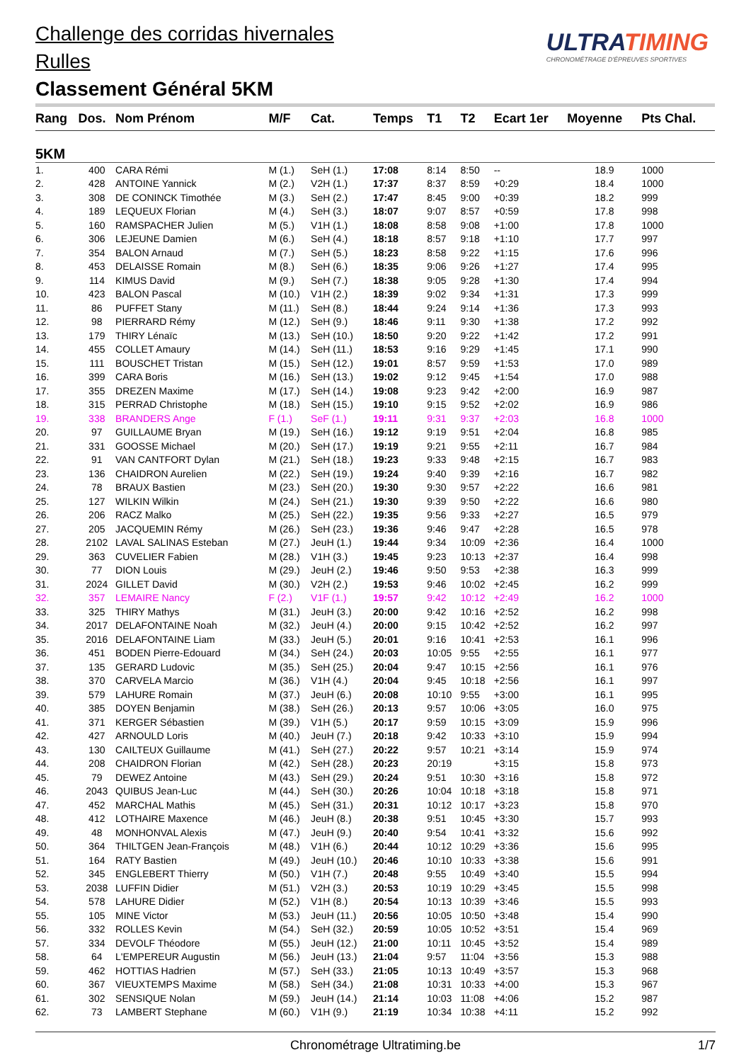Challenge des corridas hivernales
Rulles
Classement Général 5KM
ULTRATIMING
CHRONOMÉTRAGE D'ÉPREUVES SPORTIVES
| Rang | Dos. | Nom Prénom | M/F | Cat. | Temps | T1 | T2 | Ecart 1er | Moyenne | Pts Chal. |
| --- | --- | --- | --- | --- | --- | --- | --- | --- | --- | --- |
| 5KM | | | | | | | | | | |
| 1. | 400 | CARA Rémi | M (1.) | SeH (1.) | 17:08 | 8:14 | 8:50 | -- | 18.9 | 1000 |
| 2. | 428 | ANTOINE Yannick | M (2.) | V2H (1.) | 17:37 | 8:37 | 8:59 | +0:29 | 18.4 | 1000 |
| 3. | 308 | DE CONINCK Timothée | M (3.) | SeH (2.) | 17:47 | 8:45 | 9:00 | +0:39 | 18.2 | 999 |
| 4. | 189 | LEQUEUX Florian | M (4.) | SeH (3.) | 18:07 | 9:07 | 8:57 | +0:59 | 17.8 | 998 |
| 5. | 160 | RAMSPACHER Julien | M (5.) | V1H (1.) | 18:08 | 8:58 | 9:08 | +1:00 | 17.8 | 1000 |
| 6. | 306 | LEJEUNE Damien | M (6.) | SeH (4.) | 18:18 | 8:57 | 9:18 | +1:10 | 17.7 | 997 |
| 7. | 354 | BALON Arnaud | M (7.) | SeH (5.) | 18:23 | 8:58 | 9:22 | +1:15 | 17.6 | 996 |
| 8. | 453 | DELAISSE Romain | M (8.) | SeH (6.) | 18:35 | 9:06 | 9:26 | +1:27 | 17.4 | 995 |
| 9. | 114 | KIMUS David | M (9.) | SeH (7.) | 18:38 | 9:05 | 9:28 | +1:30 | 17.4 | 994 |
| 10. | 423 | BALON Pascal | M (10.) | V1H (2.) | 18:39 | 9:02 | 9:34 | +1:31 | 17.3 | 999 |
| 11. | 86 | PUFFET Stany | M (11.) | SeH (8.) | 18:44 | 9:24 | 9:14 | +1:36 | 17.3 | 993 |
| 12. | 98 | PIERRARD Rémy | M (12.) | SeH (9.) | 18:46 | 9:11 | 9:30 | +1:38 | 17.2 | 992 |
| 13. | 179 | THIRY Lénaïc | M (13.) | SeH (10.) | 18:50 | 9:20 | 9:22 | +1:42 | 17.2 | 991 |
| 14. | 455 | COLLET Amaury | M (14.) | SeH (11.) | 18:53 | 9:16 | 9:29 | +1:45 | 17.1 | 990 |
| 15. | 111 | BOUSCHET Tristan | M (15.) | SeH (12.) | 19:01 | 8:57 | 9:59 | +1:53 | 17.0 | 989 |
| 16. | 399 | CARA Boris | M (16.) | SeH (13.) | 19:02 | 9:12 | 9:45 | +1:54 | 17.0 | 988 |
| 17. | 355 | DREZEN Maxime | M (17.) | SeH (14.) | 19:08 | 9:23 | 9:42 | +2:00 | 16.9 | 987 |
| 18. | 315 | PERRAD Christophe | M (18.) | SeH (15.) | 19:10 | 9:15 | 9:52 | +2:02 | 16.9 | 986 |
| 19. | 338 | BRANDERS Ange | F (1.) | SeF (1.) | 19:11 | 9:31 | 9:37 | +2:03 | 16.8 | 1000 |
| 20. | 97 | GUILLAUME Bryan | M (19.) | SeH (16.) | 19:12 | 9:19 | 9:51 | +2:04 | 16.8 | 985 |
| 21. | 331 | GOOSSE Michael | M (20.) | SeH (17.) | 19:19 | 9:21 | 9:55 | +2:11 | 16.7 | 984 |
| 22. | 91 | VAN CANTFORT Dylan | M (21.) | SeH (18.) | 19:23 | 9:33 | 9:48 | +2:15 | 16.7 | 983 |
| 23. | 136 | CHAIDRON Aurelien | M (22.) | SeH (19.) | 19:24 | 9:40 | 9:39 | +2:16 | 16.7 | 982 |
| 24. | 78 | BRAUX Bastien | M (23.) | SeH (20.) | 19:30 | 9:30 | 9:57 | +2:22 | 16.6 | 981 |
| 25. | 127 | WILKIN Wilkin | M (24.) | SeH (21.) | 19:30 | 9:39 | 9:50 | +2:22 | 16.6 | 980 |
| 26. | 206 | RACZ Malko | M (25.) | SeH (22.) | 19:35 | 9:56 | 9:33 | +2:27 | 16.5 | 979 |
| 27. | 205 | JACQUEMIN Rémy | M (26.) | SeH (23.) | 19:36 | 9:46 | 9:47 | +2:28 | 16.5 | 978 |
| 28. | 2102 | LAVAL SALINAS Esteban | M (27.) | JeuH (1.) | 19:44 | 9:34 | 10:09 | +2:36 | 16.4 | 1000 |
| 29. | 363 | CUVELIER Fabien | M (28.) | V1H (3.) | 19:45 | 9:23 | 10:13 | +2:37 | 16.4 | 998 |
| 30. | 77 | DION Louis | M (29.) | JeuH (2.) | 19:46 | 9:50 | 9:53 | +2:38 | 16.3 | 999 |
| 31. | 2024 | GILLET David | M (30.) | V2H (2.) | 19:53 | 9:46 | 10:02 | +2:45 | 16.2 | 999 |
| 32. | 357 | LEMAIRE Nancy | F (2.) | V1F (1.) | 19:57 | 9:42 | 10:12 | +2:49 | 16.2 | 1000 |
| 33. | 325 | THIRY Mathys | M (31.) | JeuH (3.) | 20:00 | 9:42 | 10:16 | +2:52 | 16.2 | 998 |
| 34. | 2017 | DELAFONTAINE Noah | M (32.) | JeuH (4.) | 20:00 | 9:15 | 10:42 | +2:52 | 16.2 | 997 |
| 35. | 2016 | DELAFONTAINE Liam | M (33.) | JeuH (5.) | 20:01 | 9:16 | 10:41 | +2:53 | 16.1 | 996 |
| 36. | 451 | BODEN Pierre-Edouard | M (34.) | SeH (24.) | 20:03 | 10:05 | 9:55 | +2:55 | 16.1 | 977 |
| 37. | 135 | GERARD Ludovic | M (35.) | SeH (25.) | 20:04 | 9:47 | 10:15 | +2:56 | 16.1 | 976 |
| 38. | 370 | CARVELA Marcio | M (36.) | V1H (4.) | 20:04 | 9:45 | 10:18 | +2:56 | 16.1 | 997 |
| 39. | 579 | LAHURE Romain | M (37.) | JeuH (6.) | 20:08 | 10:10 | 9:55 | +3:00 | 16.1 | 995 |
| 40. | 385 | DOYEN Benjamin | M (38.) | SeH (26.) | 20:13 | 9:57 | 10:06 | +3:05 | 16.0 | 975 |
| 41. | 371 | KERGER Sébastien | M (39.) | V1H (5.) | 20:17 | 9:59 | 10:15 | +3:09 | 15.9 | 996 |
| 42. | 427 | ARNOULD Loris | M (40.) | JeuH (7.) | 20:18 | 9:42 | 10:33 | +3:10 | 15.9 | 994 |
| 43. | 130 | CAILTEUX Guillaume | M (41.) | SeH (27.) | 20:22 | 9:57 | 10:21 | +3:14 | 15.9 | 974 |
| 44. | 208 | CHAIDRON Florian | M (42.) | SeH (28.) | 20:23 | 20:19 | | +3:15 | 15.8 | 973 |
| 45. | 79 | DEWEZ Antoine | M (43.) | SeH (29.) | 20:24 | 9:51 | 10:30 | +3:16 | 15.8 | 972 |
| 46. | 2043 | QUIBUS Jean-Luc | M (44.) | SeH (30.) | 20:26 | 10:04 | 10:18 | +3:18 | 15.8 | 971 |
| 47. | 452 | MARCHAL Mathis | M (45.) | SeH (31.) | 20:31 | 10:12 | 10:17 | +3:23 | 15.8 | 970 |
| 48. | 412 | LOTHAIRE Maxence | M (46.) | JeuH (8.) | 20:38 | 9:51 | 10:45 | +3:30 | 15.7 | 993 |
| 49. | 48 | MONHONVAL Alexis | M (47.) | JeuH (9.) | 20:40 | 9:54 | 10:41 | +3:32 | 15.6 | 992 |
| 50. | 364 | THILTGEN Jean-François | M (48.) | V1H (6.) | 20:44 | 10:12 | 10:29 | +3:36 | 15.6 | 995 |
| 51. | 164 | RATY Bastien | M (49.) | JeuH (10.) | 20:46 | 10:10 | 10:33 | +3:38 | 15.6 | 991 |
| 52. | 345 | ENGLEBERT Thierry | M (50.) | V1H (7.) | 20:48 | 9:55 | 10:49 | +3:40 | 15.5 | 994 |
| 53. | 2038 | LUFFIN Didier | M (51.) | V2H (3.) | 20:53 | 10:19 | 10:29 | +3:45 | 15.5 | 998 |
| 54. | 578 | LAHURE Didier | M (52.) | V1H (8.) | 20:54 | 10:13 | 10:39 | +3:46 | 15.5 | 993 |
| 55. | 105 | MINE Victor | M (53.) | JeuH (11.) | 20:56 | 10:05 | 10:50 | +3:48 | 15.4 | 990 |
| 56. | 332 | ROLLES Kevin | M (54.) | SeH (32.) | 20:59 | 10:05 | 10:52 | +3:51 | 15.4 | 969 |
| 57. | 334 | DEVOLF Théodore | M (55.) | JeuH (12.) | 21:00 | 10:11 | 10:45 | +3:52 | 15.4 | 989 |
| 58. | 64 | L'EMPEREUR Augustin | M (56.) | JeuH (13.) | 21:04 | 9:57 | 11:04 | +3:56 | 15.3 | 988 |
| 59. | 462 | HOTTIAS Hadrien | M (57.) | SeH (33.) | 21:05 | 10:13 | 10:49 | +3:57 | 15.3 | 968 |
| 60. | 367 | VIEUXTEMPS Maxime | M (58.) | SeH (34.) | 21:08 | 10:31 | 10:33 | +4:00 | 15.3 | 967 |
| 61. | 302 | SENSIQUE Nolan | M (59.) | JeuH (14.) | 21:14 | 10:03 | 11:08 | +4:06 | 15.2 | 987 |
| 62. | 73 | LAMBERT Stephane | M (60.) | V1H (9.) | 21:19 | 10:34 | 10:38 | +4:11 | 15.2 | 992 |
Chronométrage Ultratiming.be 1/7